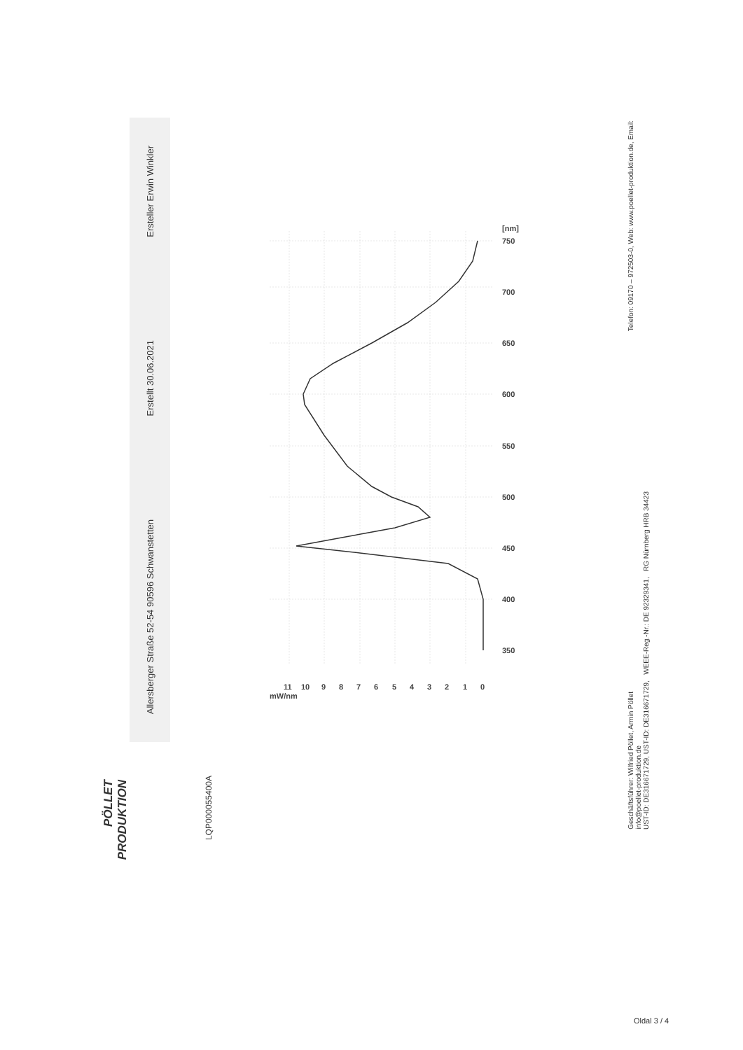PÖLLET
PRODUKTION
Allersberger Straße 52-54 90596 Schwanstetten Erstellt 30.06.2021 Ersteller Erwin Winkler
LQP00005540​0A
350
400
450
500
550
600
650
700
750
[nm]
0
1
2
3
4
5
6
7
8
9
10
11
mW/nm
Geschäftsführer: Wilfried Pöllet, Armin Pöllet
info@poellet-produktion.de
UST-ID: DE316671729, UST-ID: DE316671729, WEEE-Reg.-Nr.: DE 92329341, RG Nürnberg HRB 34423
Telefon: 09170 – 972503-0, Web: www.poellet-produktion.de, Email:
Oldal 3 / 4